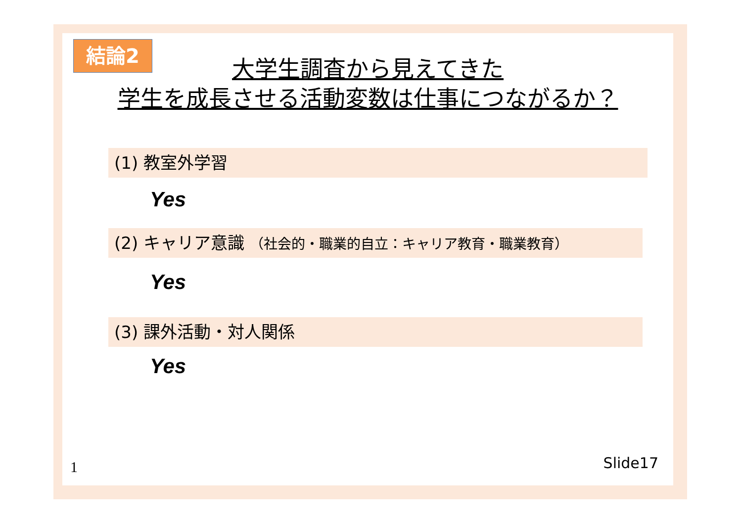結論2
大学生調査から見えてきた
学生を成長させる活動変数は仕事につながるか？
(1) 教室外学習
Yes
(2) キャリア意識 （社会的・職業的自立：キャリア教育・職業教育）
Yes
(3) 課外活動・対人関係
Yes
1 Slide17